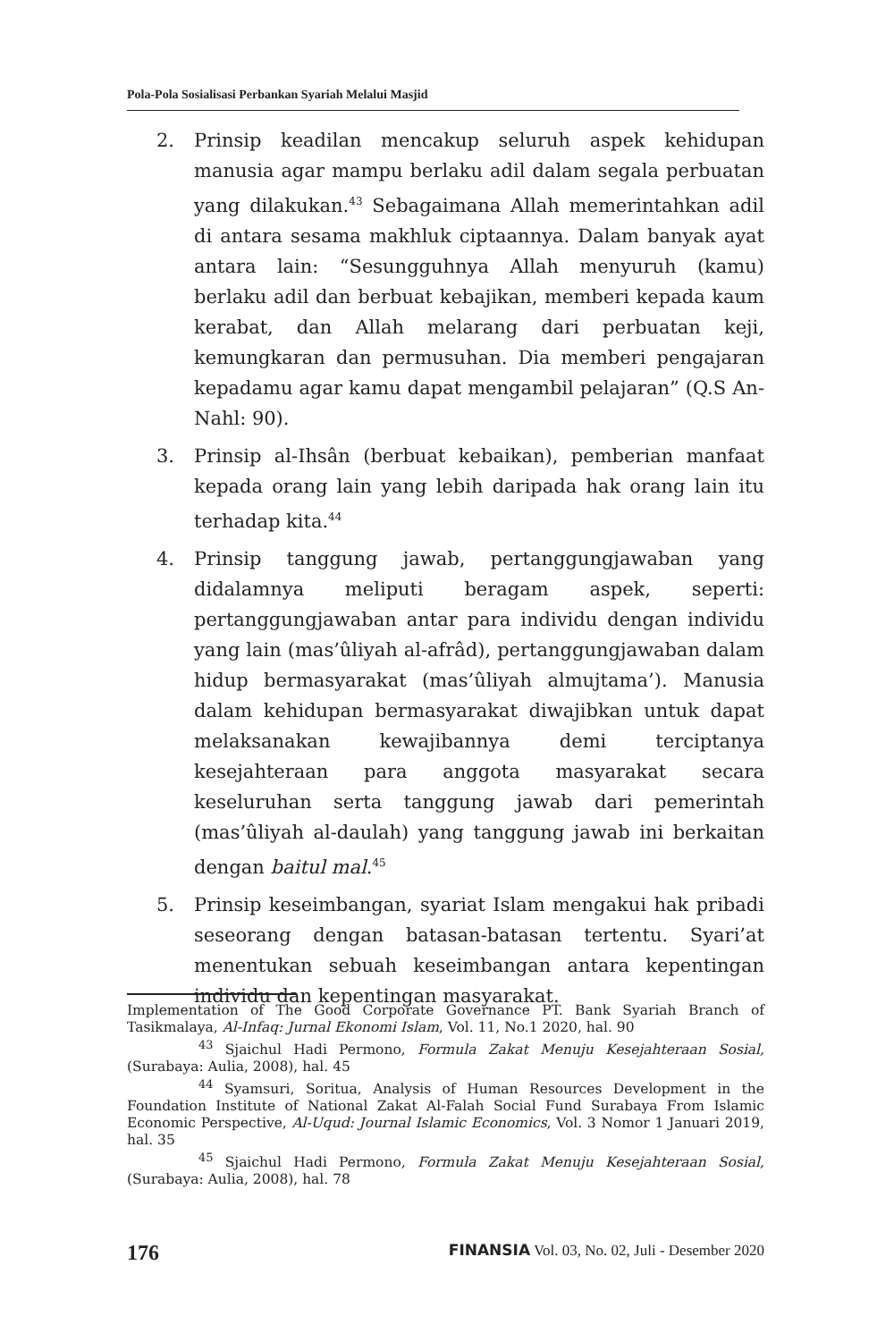Pola-Pola Sosialisasi Perbankan Syariah Melalui Masjid
2. Prinsip keadilan mencakup seluruh aspek kehidupan manusia agar mampu berlaku adil dalam segala perbuatan yang dilakukan.<sup>43</sup> Sebagaimana Allah memerintahkan adil di antara sesama makhluk ciptaannya. Dalam banyak ayat antara lain: “Sesungguhnya Allah menyuruh (kamu) berlaku adil dan berbuat kebajikan, memberi kepada kaum kerabat, dan Allah melarang dari perbuatan keji, kemungkaran dan permusuhan. Dia memberi pengajaran kepadamu agar kamu dapat mengambil pelajaran” (Q.S An-Nahl: 90).
3. Prinsip al-Ihsân (berbuat kebaikan), pemberian manfaat kepada orang lain yang lebih daripada hak orang lain itu terhadap kita.<sup>44</sup>
4. Prinsip tanggung jawab, pertanggungjawaban yang didalamnya meliputi beragam aspek, seperti: pertanggungjawaban antar para individu dengan individu yang lain (mas’ûliyah al-afrâd), pertanggungjawaban dalam hidup bermasyarakat (mas’ûliyah almujtama’). Manusia dalam kehidupan bermasyarakat diwajibkan untuk dapat melaksanakan kewajibannya demi terciptanya kesejahteraan para anggota masyarakat secara keseluruhan serta tanggung jawab dari pemerintah (mas’ûliyah al-daulah) yang tanggung jawab ini berkaitan dengan baitul mal.<sup>45</sup>
5. Prinsip keseimbangan, syariat Islam mengakui hak pribadi seseorang dengan batasan-batasan tertentu. Syari’at menentukan sebuah keseimbangan antara kepentingan individu dan kepentingan masyarakat.
Implementation of The Good Corporate Governance PT. Bank Syariah Branch of Tasikmalaya, Al-Infaq: Jurnal Ekonomi Islam, Vol. 11, No.1 2020, hal. 90
<sup>43</sup> Sjaichul Hadi Permono, Formula Zakat Menuju Kesejahteraan Sosial, (Surabaya: Aulia, 2008), hal. 45
<sup>44</sup> Syamsuri, Soritua, Analysis of Human Resources Development in the Foundation Institute of National Zakat Al-Falah Social Fund Surabaya From Islamic Economic Perspective, Al-Uqud: Journal Islamic Economics, Vol. 3 Nomor 1 Januari 2019, hal. 35
<sup>45</sup> Sjaichul Hadi Permono, Formula Zakat Menuju Kesejahteraan Sosial, (Surabaya: Aulia, 2008), hal. 78
176 FINANSIA Vol. 03, No. 02, Juli - Desember 2020